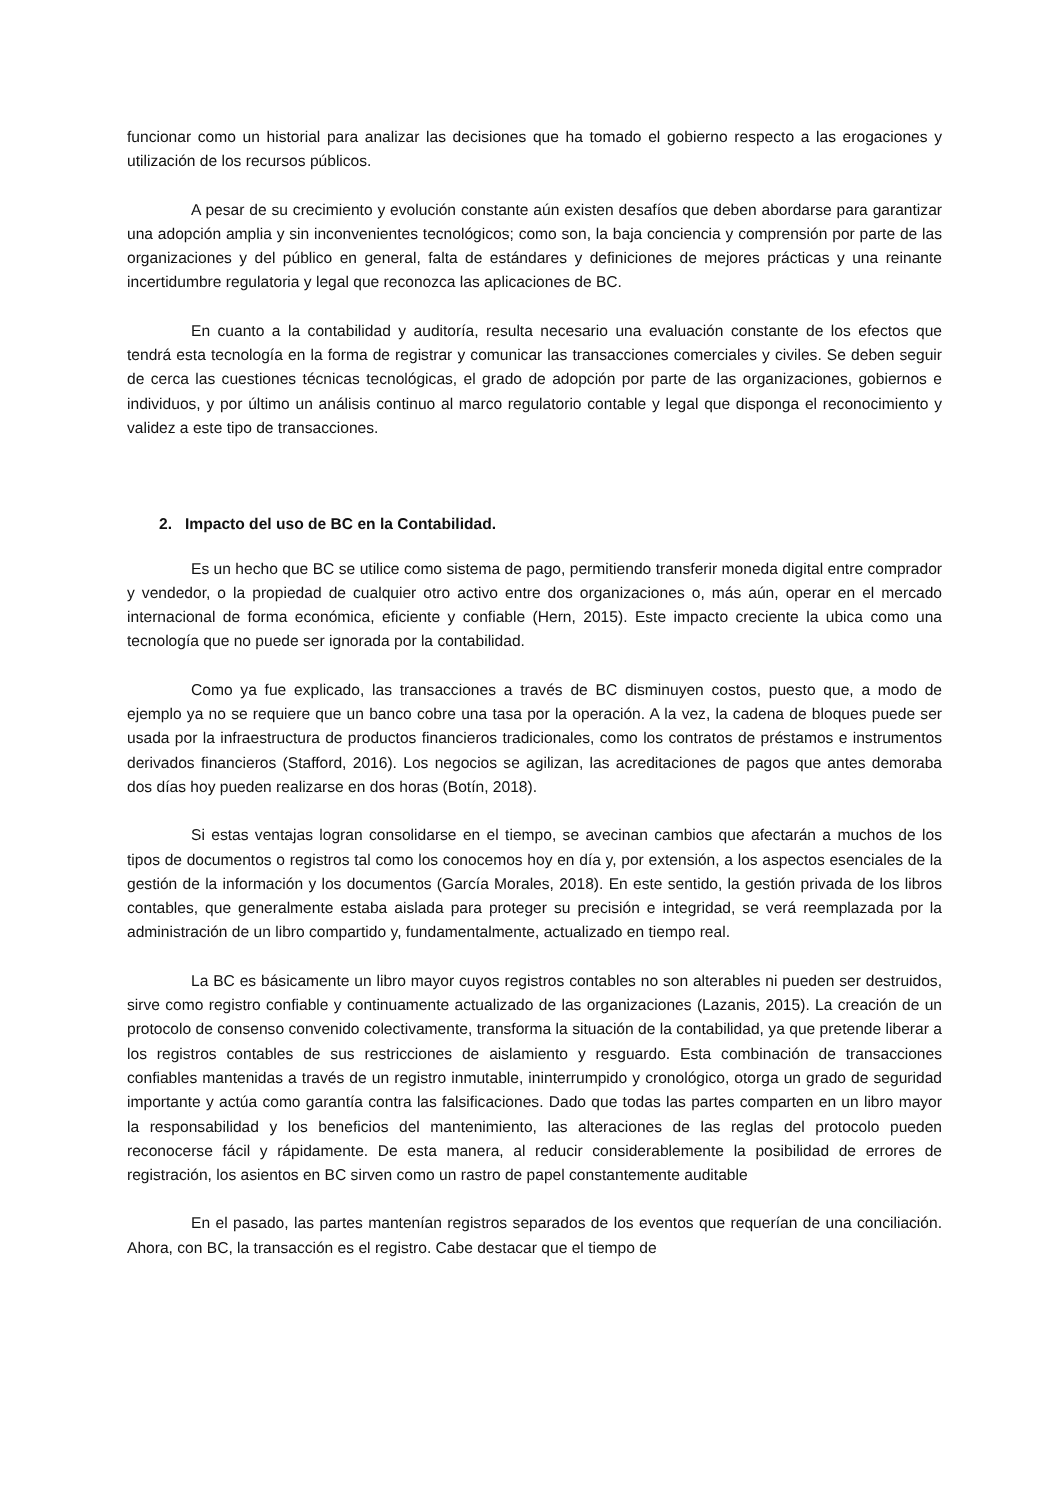funcionar como un historial para analizar las decisiones que ha tomado el gobierno respecto a las erogaciones y utilización de los recursos públicos.
A pesar de su crecimiento y evolución constante aún existen desafíos que deben abordarse para garantizar una adopción amplia y sin inconvenientes tecnológicos; como son, la baja conciencia y comprensión por parte de las organizaciones y del público en general, falta de estándares y definiciones de mejores prácticas y una reinante incertidumbre regulatoria y legal que reconozca las aplicaciones de BC.
En cuanto a la contabilidad y auditoría, resulta necesario una evaluación constante de los efectos que tendrá esta tecnología en la forma de registrar y comunicar las transacciones comerciales y civiles. Se deben seguir de cerca las cuestiones técnicas tecnológicas, el grado de adopción por parte de las organizaciones, gobiernos e individuos, y por último un análisis continuo al marco regulatorio contable y legal que disponga el reconocimiento y validez a este tipo de transacciones.
2. Impacto del uso de BC en la Contabilidad.
Es un hecho que BC se utilice como sistema de pago, permitiendo transferir moneda digital entre comprador y vendedor, o la propiedad de cualquier otro activo entre dos organizaciones o, más aún, operar en el mercado internacional de forma económica, eficiente y confiable (Hern, 2015). Este impacto creciente la ubica como una tecnología que no puede ser ignorada por la contabilidad.
Como ya fue explicado, las transacciones a través de BC disminuyen costos, puesto que, a modo de ejemplo ya no se requiere que un banco cobre una tasa por la operación. A la vez, la cadena de bloques puede ser usada por la infraestructura de productos financieros tradicionales, como los contratos de préstamos e instrumentos derivados financieros (Stafford, 2016). Los negocios se agilizan, las acreditaciones de pagos que antes demoraba dos días hoy pueden realizarse en dos horas (Botín, 2018).
Si estas ventajas logran consolidarse en el tiempo, se avecinan cambios que afectarán a muchos de los tipos de documentos o registros tal como los conocemos hoy en día y, por extensión, a los aspectos esenciales de la gestión de la información y los documentos (García Morales, 2018). En este sentido, la gestión privada de los libros contables, que generalmente estaba aislada para proteger su precisión e integridad, se verá reemplazada por la administración de un libro compartido y, fundamentalmente, actualizado en tiempo real.
La BC es básicamente un libro mayor cuyos registros contables no son alterables ni pueden ser destruidos, sirve como registro confiable y continuamente actualizado de las organizaciones (Lazanis, 2015). La creación de un protocolo de consenso convenido colectivamente, transforma la situación de la contabilidad, ya que pretende liberar a los registros contables de sus restricciones de aislamiento y resguardo. Esta combinación de transacciones confiables mantenidas a través de un registro inmutable, ininterrumpido y cronológico, otorga un grado de seguridad importante y actúa como garantía contra las falsificaciones. Dado que todas las partes comparten en un libro mayor la responsabilidad y los beneficios del mantenimiento, las alteraciones de las reglas del protocolo pueden reconocerse fácil y rápidamente. De esta manera, al reducir considerablemente la posibilidad de errores de registración, los asientos en BC sirven como un rastro de papel constantemente auditable
En el pasado, las partes mantenían registros separados de los eventos que requerían de una conciliación. Ahora, con BC, la transacción es el registro. Cabe destacar que el tiempo de